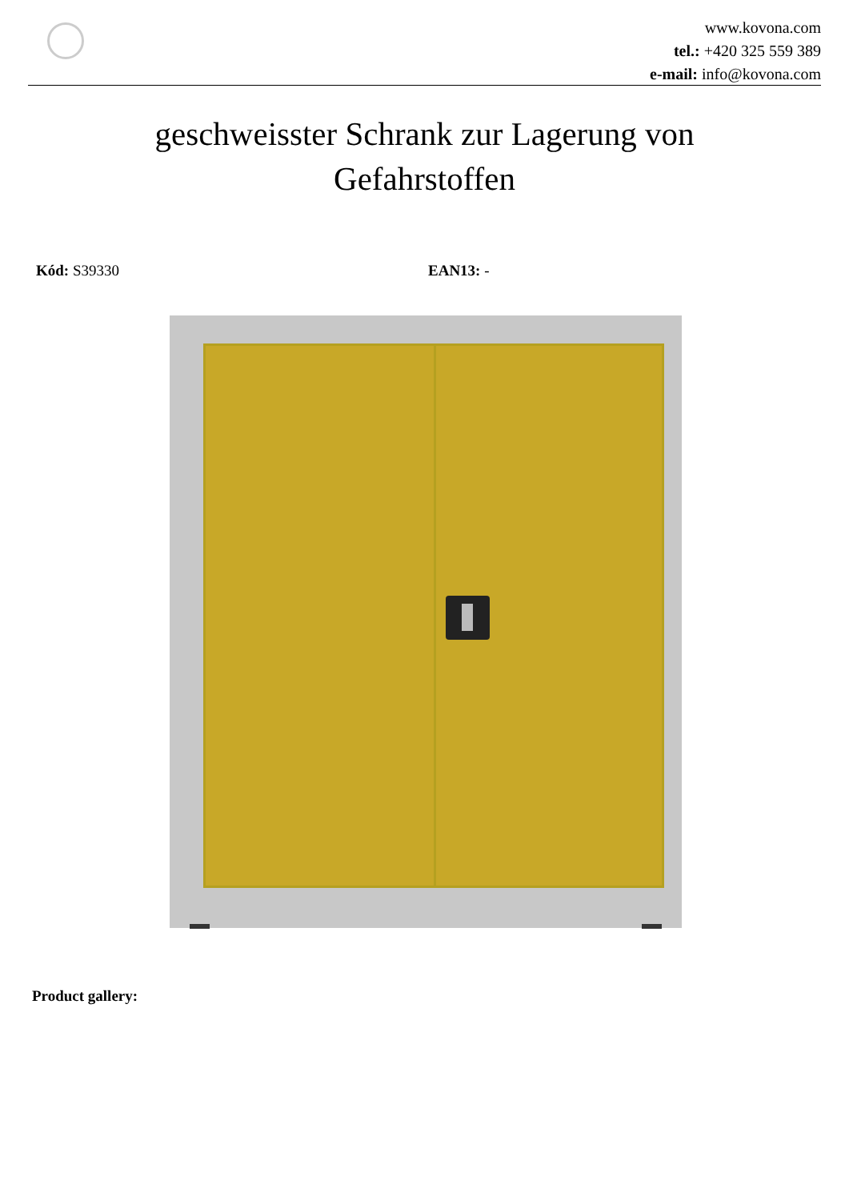www.kovona.com
tel.: +420 325 559 389
e-mail: info@kovona.com
geschweisster Schrank zur Lagerung von Gefahrstoffen
Kód: S39330 EAN13: -
Product gallery: